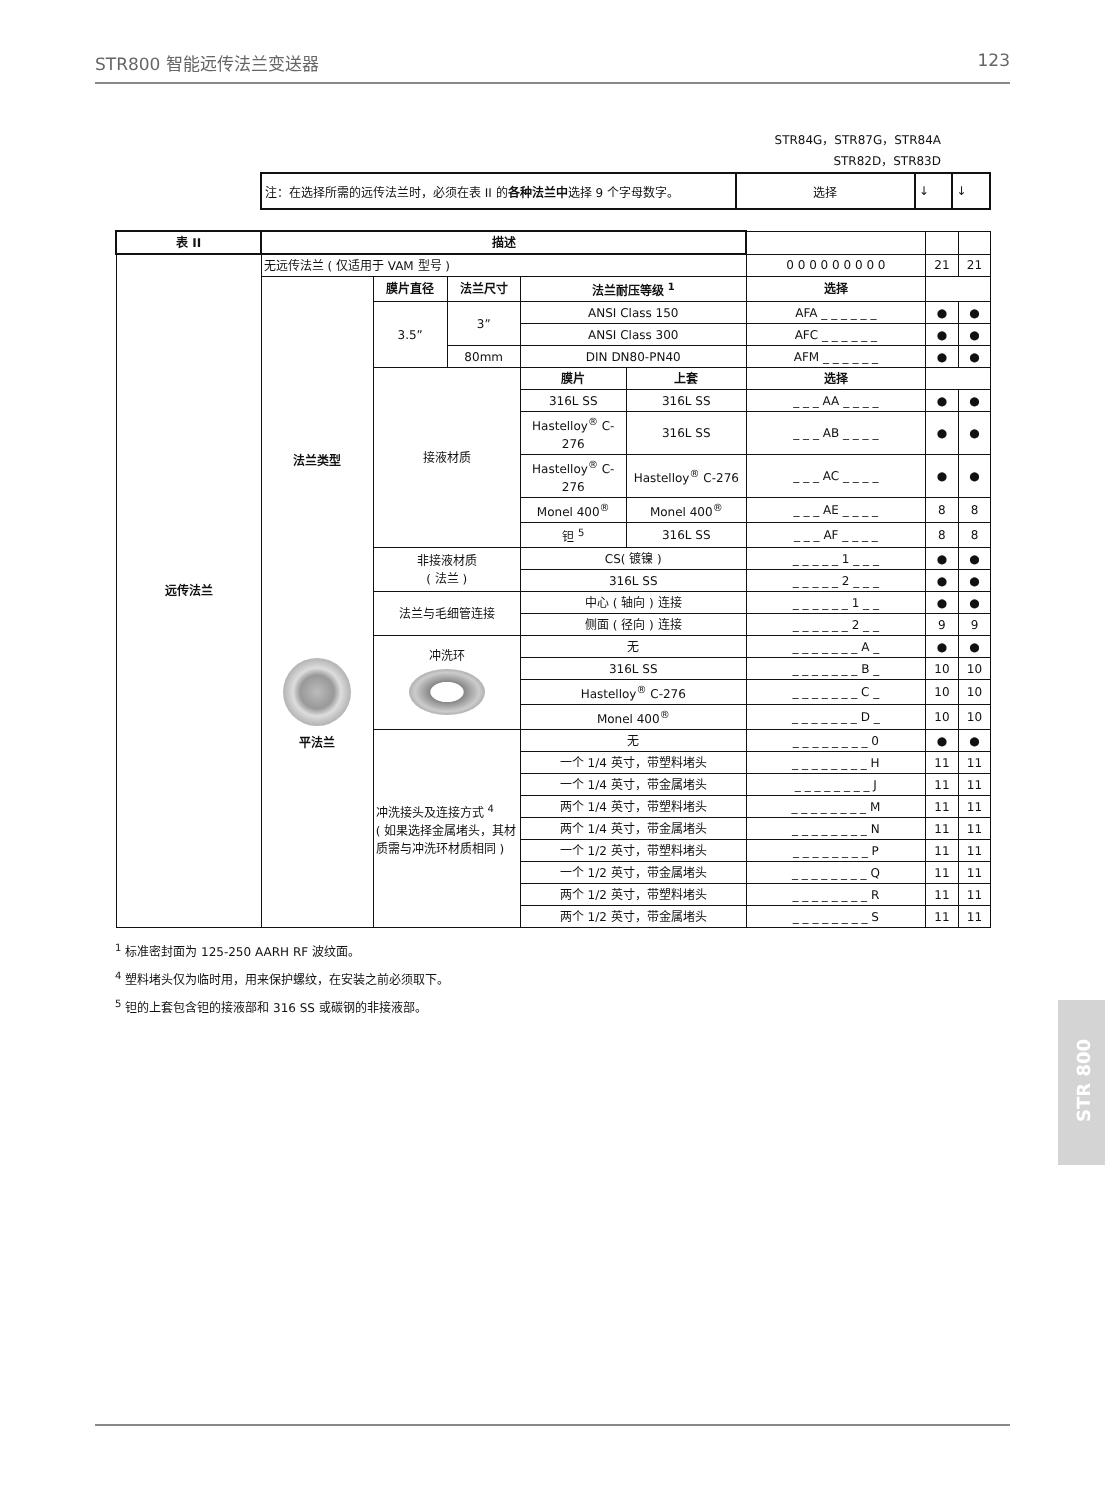STR800 智能远传法兰变送器 123
STR84G，STR87G，STR84A
STR82D，STR83D
| 注：在选择所需的远传法兰时，必须在表 II 的 各种法兰中 选择 9 个字母数字。 | 选择 | ↓ | ↓ |
| 表 II | 描述 | | | | | | | |
| 远传法兰 | 无远传法兰 ( 仅适用于 VAM 型号 ) | | | | | 0 0 0 0 0 0 0 0 0 | 21 | 21 |
| | 法兰类型 平法兰 | 膜片直径 | 法兰尺寸 | 法兰耐压等级 <sup>1</sup> | | 选择 | | |
| | | 3.5” | 3” | ANSI Class 150 | | AFA _ _ _ _ _ _ | ● | ● |
| | | | | ANSI Class 300 | | AFC _ _ _ _ _ _ | ● | ● |
| | | | 80mm | DIN DN80-PN40 | | AFM _ _ _ _ _ _ | ● | ● |
| | | 接液材质 | | 膜片 | 上套 | 选择 | | |
| | | | | 316L SS | 316L SS | _ _ _ AA _ _ _ _ | ● | ● |
| | | | | Hastelloy<sup>®</sup> C-276 | 316L SS | _ _ _ AB _ _ _ _ | ● | ● |
| | | | | Hastelloy<sup>®</sup> C-276 | Hastelloy<sup>®</sup> C-276 | _ _ _ AC _ _ _ _ | ● | ● |
| | | | | Monel 400<sup>®</sup> | Monel 400<sup>®</sup> | _ _ _ AE _ _ _ _ | 8 | 8 |
| | | | | 钽 <sup>5</sup> | 316L SS | _ _ _ AF _ _ _ _ | 8 | 8 |
| | | 非接液材质 ( 法兰 ) | | CS( 镀镍 ) | | _ _ _ _ _ 1 _ _ _ | ● | ● |
| | | | | 316L SS | | _ _ _ _ _ 2 _ _ _ | ● | ● |
| | | 法兰与毛细管连接 | | 中心 ( 轴向 ) 连接 | | _ _ _ _ _ _ 1 _ _ | ● | ● |
| | | | | 侧面 ( 径向 ) 连接 | | _ _ _ _ _ _ 2 _ _ | 9 | 9 |
| | | 冲洗环 | | 无 | | _ _ _ _ _ _ _ A _ | ● | ● |
| | | | | 316L SS | | _ _ _ _ _ _ _ B _ | 10 | 10 |
| | | | | Hastelloy<sup>®</sup> C-276 | | _ _ _ _ _ _ _ C _ | 10 | 10 |
| | | | | Monel 400<sup>®</sup> | | _ _ _ _ _ _ _ D _ | 10 | 10 |
| | | 冲洗接头及连接方式 <sup>4</sup> ( 如果选择金属堵头，其材质需与冲洗环材质相同 ) | | 无 | | _ _ _ _ _ _ _ _ 0 | ● | ● |
| | | | | 一个 1/4 英寸，带塑料堵头 | | _ _ _ _ _ _ _ _ H | 11 | 11 |
| | | | | 一个 1/4 英寸，带金属堵头 | | _ _ _ _ _ _ _ _ J | 11 | 11 |
| | | | | 两个 1/4 英寸，带塑料堵头 | | _ _ _ _ _ _ _ _ M | 11 | 11 |
| | | | | 两个 1/4 英寸，带金属堵头 | | _ _ _ _ _ _ _ _ N | 11 | 11 |
| | | | | 一个 1/2 英寸，带塑料堵头 | | _ _ _ _ _ _ _ _ P | 11 | 11 |
| | | | | 一个 1/2 英寸，带金属堵头 | | _ _ _ _ _ _ _ _ Q | 11 | 11 |
| | | | | 两个 1/2 英寸，带塑料堵头 | | _ _ _ _ _ _ _ _ R | 11 | 11 |
| | | | | 两个 1/2 英寸，带金属堵头 | | _ _ _ _ _ _ _ _ S | 11 | 11 |
<sup>1</sup> 标准密封面为 125-250 AARH RF 波纹面。
<sup>4</sup> 塑料堵头仅为临时用，用来保护螺纹，在安装之前必须取下。
<sup>5</sup> 钽的上套包含钽的接液部和 316 SS 或碳钢的非接液部。
STR 800